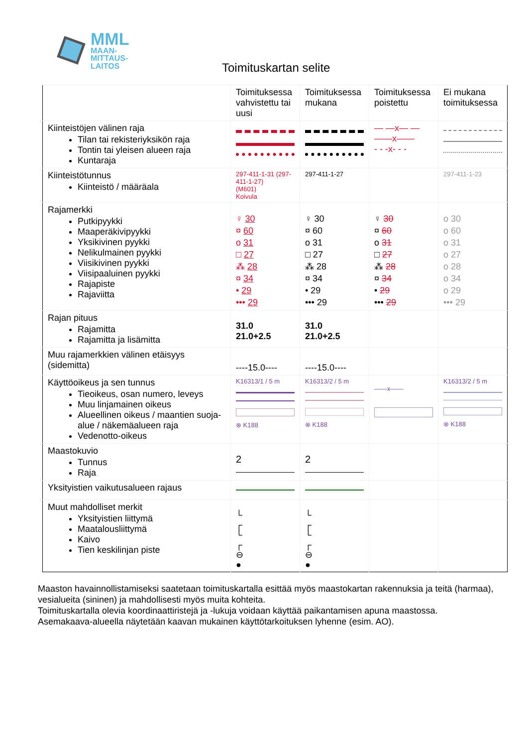MML
MAAN-
MITTAUS-
LAITOS
Toimituskartan selite
| | Toimituksessa vahvistettu tai uusi | Toimituksessa mukana | Toimituksessa poistettu | Ei mukana toimituksessa |
| --- | --- | --- | --- | --- |
| Kiinteistöjen välinen raja Tilan tai rekisteriyksikön raja Tontin tai yleisen alueen raja Kuntaraja | | | — —x— — ——x—— - - -x- - - | |
| Kiinteistötunnus Kiinteistö / määräala | 297-411-1-31 (297-411-1-27) (M601) Koivula | 297-411-1-27 | | 297-411-1-23 |
| Rajamerkki Putkipyykki Maaperäkivipyykki Yksikivinen pyykki Nelikulmainen pyykki Viisikivinen pyykki Viisipaaluinen pyykki Rajapiste Rajaviitta | ♀ 30 ¤ 60 o 31 □ 27 ⁂ 28 ¤ 34 • 29 ••• 29 | ♀ 30 ¤ 60 o 31 □ 27 ⁂ 28 ¤ 34 • 29 ••• 29 | ♀ 30 ¤ 60 o 31 □ 27 ⁂ 28 ¤ 34 • 29 ••• 29 | o 30 o 60 o 31 o 27 o 28 o 34 o 29 ••• 29 |
| Rajan pituus Rajamitta Rajamitta ja lisämitta | 31.0 21.0+2.5 | 31.0 21.0+2.5 | | |
| Muu rajamerkkien välinen etäisyys (sidemitta) | ----15.0---- | ----15.0---- | | |
| Käyttöoikeus ja sen tunnus Tieoikeus, osan numero, leveys Muu linjamainen oikeus Alueellinen oikeus / maantien suoja-alue / näkemäalueen raja Vedenotto-oikeus | K16313/1 / 5 m ⊗ K188 | K16313/2 / 5 m ⊗ K188 | ——x—— | K16313/2 / 5 m ⊗ K188 |
| Maastokuvio Tunnus Raja | 2 | 2 | | |
| Yksityistien vaikutusalueen rajaus | | | | |
| Muut mahdolliset merkit Yksityistien liittymä Maatalousliittymä Kaivo Tien keskilinjan piste | └ ┌ └ ┌ ⊖ ● | └ ┌ └ ┌ ⊖ ● | | |
Maaston havainnollistamiseksi saatetaan toimituskartalla esittää myös maastokartan rakennuksia ja teitä (harmaa), vesialueita (sininen) ja mahdollisesti myös muita kohteita.
Toimituskartalla olevia koordinaattiristejä ja -lukuja voidaan käyttää paikantamisen apuna maastossa.
Asemakaava-alueella näytetään kaavan mukainen käyttötarkoituksen lyhenne (esim. AO).